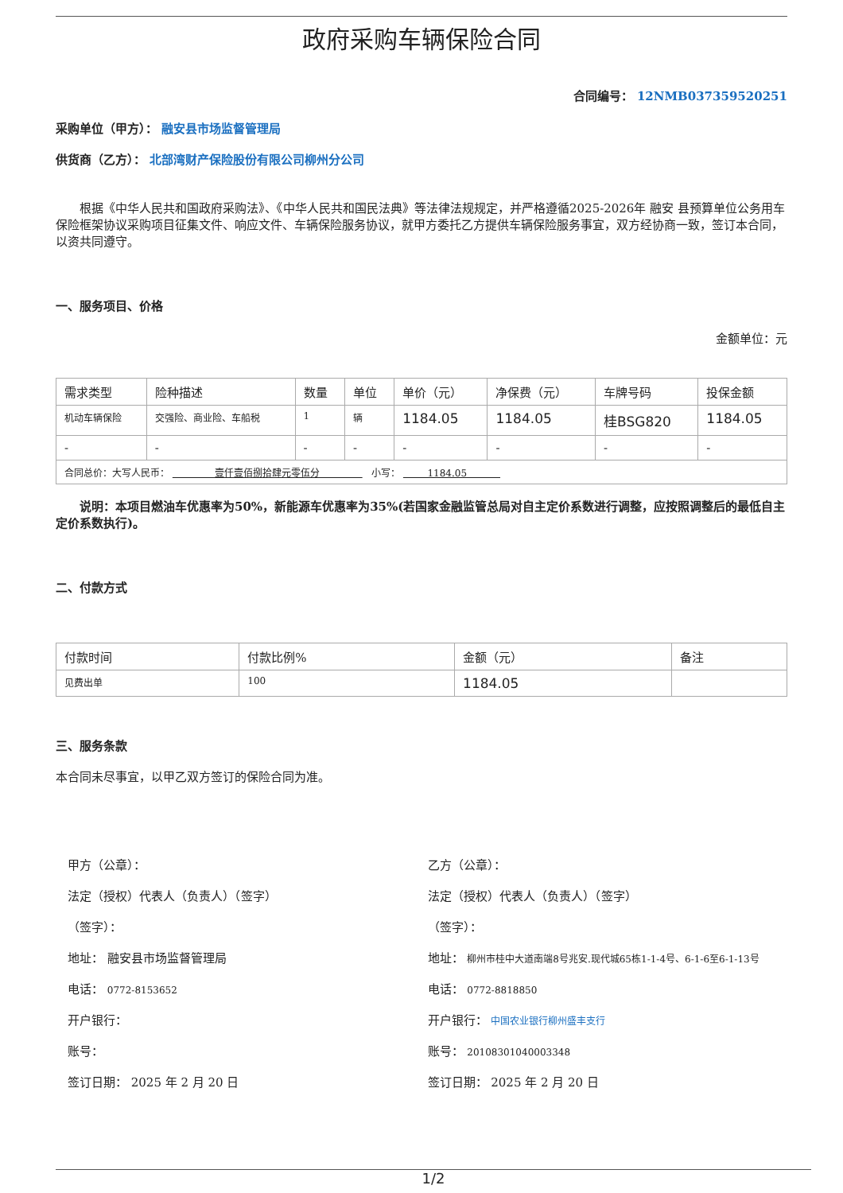政府采购车辆保险合同
合同编号： 12NMB037359520251
采购单位（甲方）： 融安县市场监督管理局
供货商（乙方）： 北部湾财产保险股份有限公司柳州分公司
根据《中华人民共和国政府采购法》、《中华人民共和国民法典》等法律法规规定，并严格遵循2025-2026年 融安 县预算单位公务用车保险框架协议采购项目征集文件、响应文件、车辆保险服务协议，就甲方委托乙方提供车辆保险服务事宜，双方经协商一致，签订本合同，以资共同遵守。
一、服务项目、价格
金额单位：元
| 需求类型 | 险种描述 | 数量 | 单位 | 单价（元） | 净保费（元） | 车牌号码 | 投保金额 |
| --- | --- | --- | --- | --- | --- | --- | --- |
| 机动车辆保险 | 交强险、商业险、车船税 | 1 | 辆 | 1184.05 | 1184.05 | 桂BSG820 | 1184.05 |
| - | - | - | - | - | - | - | - |
| 合同总价：大写人民币： 壹仟壹佰捌拾肆元零伍分 小写： 1184.05 | | | | | | | |
说明：本项目燃油车优惠率为50%，新能源车优惠率为35%(若国家金融监管总局对自主定价系数进行调整，应按照调整后的最低自主定价系数执行)。
二、付款方式
| 付款时间 | 付款比例% | 金额（元） | 备注 |
| --- | --- | --- | --- |
| 见费出单 | 100 | 1184.05 | |
三、服务条款
本合同未尽事宜，以甲乙双方签订的保险合同为准。
甲方（公章）：
法定（授权）代表人（负责人）（签字）
（签字）：
地址： 融安县市场监督管理局
电话： 0772-8153652
开户银行：
账号：
签订日期： 2025 年 2 月 20 日
乙方（公章）：
法定（授权）代表人（负责人）（签字）
（签字）：
地址： 柳州市桂中大道南端8号兆安.现代城65栋1-1-4号、6-1-6至6-1-13号
电话： 0772-8818850
开户银行： 中国农业银行柳州盛丰支行
账号： 20108301040003348
签订日期： 2025 年 2 月 20 日
1/2